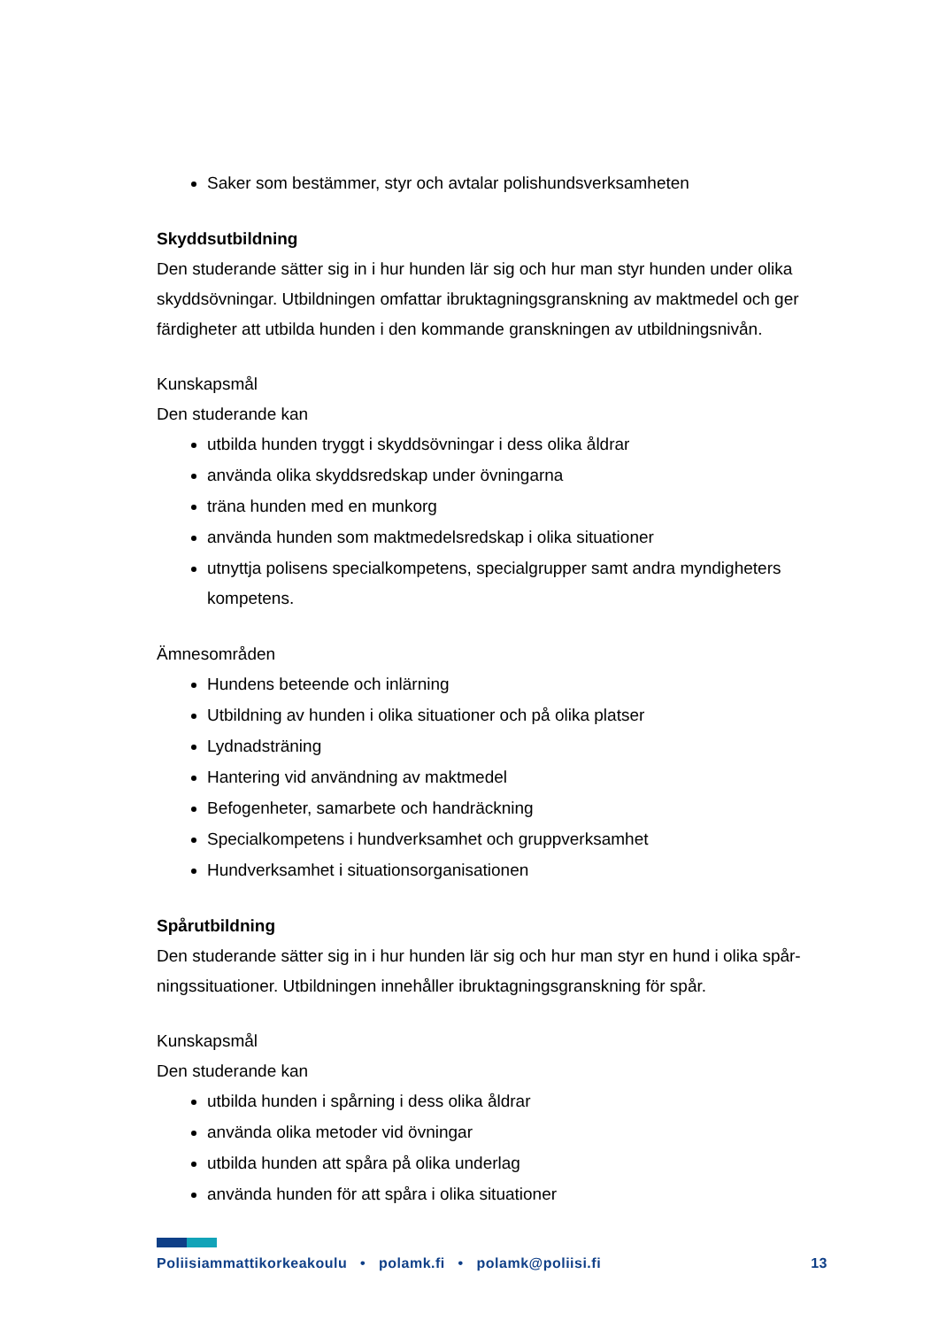Saker som bestämmer, styr och avtalar polishundsverksamheten
Skyddsutbildning
Den studerande sätter sig in i hur hunden lär sig och hur man styr hunden under olika skyddsövningar. Utbildningen omfattar ibruktagningsgranskning av maktmedel och ger färdigheter att utbilda hunden i den kommande granskningen av utbildningsnivån.
Kunskapsmål
Den studerande kan
utbilda hunden tryggt i skyddsövningar i dess olika åldrar
använda olika skyddsredskap under övningarna
träna hunden med en munkorg
använda hunden som maktmedelsredskap i olika situationer
utnyttja polisens specialkompetens, specialgrupper samt andra myndigheters kompetens.
Ämnesområden
Hundens beteende och inlärning
Utbildning av hunden i olika situationer och på olika platser
Lydnadsträning
Hantering vid användning av maktmedel
Befogenheter, samarbete och handräckning
Specialkompetens i hundverksamhet och gruppverksamhet
Hundverksamhet i situationsorganisationen
Spårutbildning
Den studerande sätter sig in i hur hunden lär sig och hur man styr en hund i olika spår-ningssituationer. Utbildningen innehåller ibruktagningsgranskning för spår.
Kunskapsmål
Den studerande kan
utbilda hunden i spårning i dess olika åldrar
använda olika metoder vid övningar
utbilda hunden att spåra på olika underlag
använda hunden för att spåra i olika situationer
Poliisiammattikorkeakoulu • polamk.fi • polamk@poliisi.fi 13